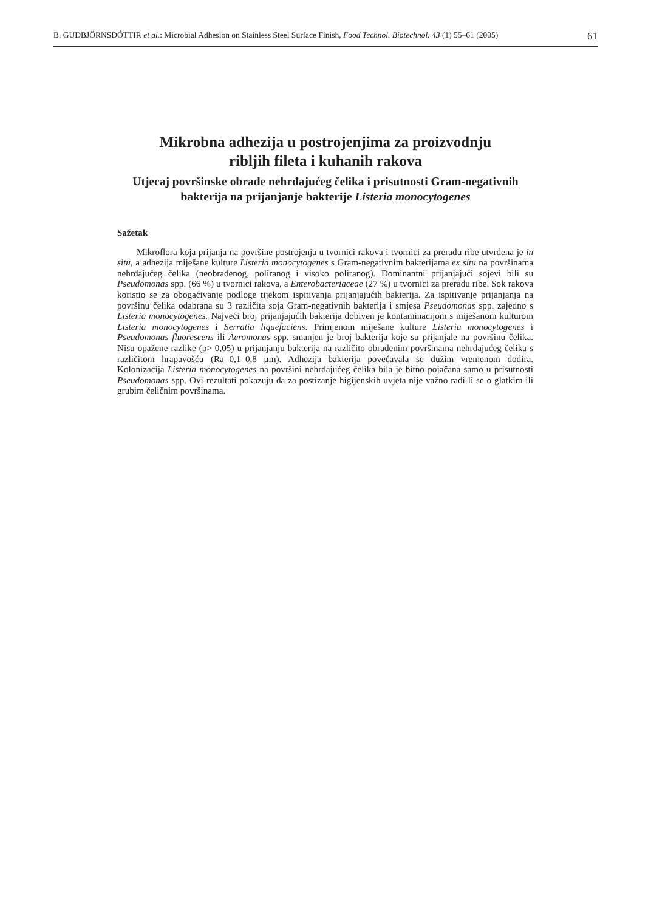B. GUĐBJÖRNSDÓTTIR et al.: Microbial Adhesion on Stainless Steel Surface Finish, Food Technol. Biotechnol. 43 (1) 55–61 (2005) 61
Mikrobna adhezija u postrojenjima za proizvodnju
ribljih fileta i kuhanih rakova
Utjecaj površinske obrade nehrđajućeg čelika i prisutnosti Gram-negativnih
bakterija na prijanjanje bakterije Listeria monocytogenes
Sažetak
Mikroflora koja prijanja na površine postrojenja u tvornici rakova i tvornici za preradu ribe utvrđena je in situ, a adhezija miješane kulture Listeria monocytogenes s Gram-negativnim bakterijama ex situ na površinama nehrđajućeg čelika (neobrađenog, poliranog i visoko poliranog). Dominantni prijanjajući sojevi bili su Pseudomonas spp. (66 %) u tvornici rakova, a Enterobacteriaceae (27 %) u tvornici za preradu ribe. Sok rakova koristio se za obogaćivanje podloge tijekom ispitivanja prijanjajućih bakterija. Za ispitivanje prijanjanja na površinu čelika odabrana su 3 različita soja Gram-negativnih bakterija i smjesa Pseudomonas spp. zajedno s Listeria monocytogenes. Najveći broj prijanjajućih bakterija dobiven je kontaminacijom s miješanom kulturom Listeria monocytogenes i Serratia liquefaciens. Primjenom miješane kulture Listeria monocytogenes i Pseudomonas fluorescens ili Aeromonas spp. smanjen je broj bakterija koje su prijanjale na površinu čelika. Nisu opažene razlike (p> 0,05) u prijanjanju bakterija na različito obrađenim površinama nehrđajućeg čelika s različitom hrapavošću (Ra=0,1–0,8 μm). Adhezija bakterija povećavala se dužim vremenom dodira. Kolonizacija Listeria monocytogenes na površini nehrđajućeg čelika bila je bitno pojačana samo u prisutnosti Pseudomonas spp. Ovi rezultati pokazuju da za postizanje higijenskih uvjeta nije važno radi li se o glatkim ili grubim čeličnim površinama.